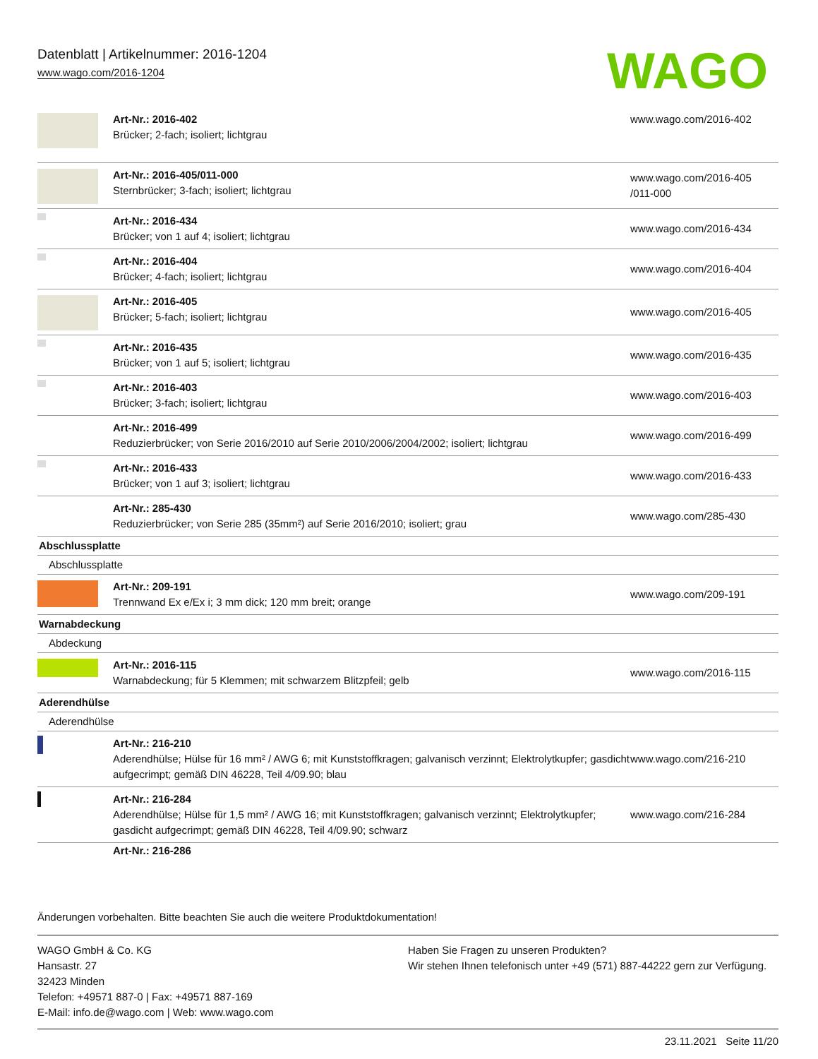Datenblatt | Artikelnummer: 2016-1204
www.wago.com/2016-1204
WAGO
| | Art-Nr.: 2016-402 Brücker; 2-fach; isoliert; lichtgrau | www.wago.com/2016-402 |
| | Art-Nr.: 2016-405/011-000 Sternbrücker; 3-fach; isoliert; lichtgrau | www.wago.com/2016-405 /011-000 |
| | Art-Nr.: 2016-434 Brücker; von 1 auf 4; isoliert; lichtgrau | www.wago.com/2016-434 |
| | Art-Nr.: 2016-404 Brücker; 4-fach; isoliert; lichtgrau | www.wago.com/2016-404 |
| | Art-Nr.: 2016-405 Brücker; 5-fach; isoliert; lichtgrau | www.wago.com/2016-405 |
| | Art-Nr.: 2016-435 Brücker; von 1 auf 5; isoliert; lichtgrau | www.wago.com/2016-435 |
| | Art-Nr.: 2016-403 Brücker; 3-fach; isoliert; lichtgrau | www.wago.com/2016-403 |
| | Art-Nr.: 2016-499 Reduzierbrücker; von Serie 2016/2010 auf Serie 2010/2006/2004/2002; isoliert; lichtgrau | www.wago.com/2016-499 |
| | Art-Nr.: 2016-433 Brücker; von 1 auf 3; isoliert; lichtgrau | www.wago.com/2016-433 |
| | Art-Nr.: 285-430 Reduzierbrücker; von Serie 285 (35mm²) auf Serie 2016/2010; isoliert; grau | www.wago.com/285-430 |
| Abschlussplatte | | |
| Abschlussplatte | | |
| | Art-Nr.: 209-191 Trennwand Ex e/Ex i; 3 mm dick; 120 mm breit; orange | www.wago.com/209-191 |
| Warnabdeckung | | |
| Abdeckung | | |
| | Art-Nr.: 2016-115 Warnabdeckung; für 5 Klemmen; mit schwarzem Blitzpfeil; gelb | www.wago.com/2016-115 |
| Aderendhülse | | |
| Aderendhülse | | |
| | Art-Nr.: 216-210 Aderendhülse; Hülse für 16 mm² / AWG 6; mit Kunststoffkragen; galvanisch verzinnt; Elektrolytkupfer; gasdicht aufgecrimpt; gemäß DIN 46228, Teil 4/09.90; blau | www.wago.com/216-210 |
| | Art-Nr.: 216-284 Aderendhülse; Hülse für 1,5 mm² / AWG 16; mit Kunststoffkragen; galvanisch verzinnt; Elektrolytkupfer; gasdicht aufgecrimpt; gemäß DIN 46228, Teil 4/09.90; schwarz | www.wago.com/216-284 |
| | Art-Nr.: 216-286 | |
Änderungen vorbehalten. Bitte beachten Sie auch die weitere Produktdokumentation!
WAGO GmbH & Co. KG
Hansastr. 27
32423 Minden
Telefon: +49571 887-0 | Fax: +49571 887-169
E-Mail: info.de@wago.com | Web: www.wago.com
Haben Sie Fragen zu unseren Produkten?
Wir stehen Ihnen telefonisch unter +49 (571) 887-44222 gern zur Verfügung.
23.11.2021 Seite 11/20